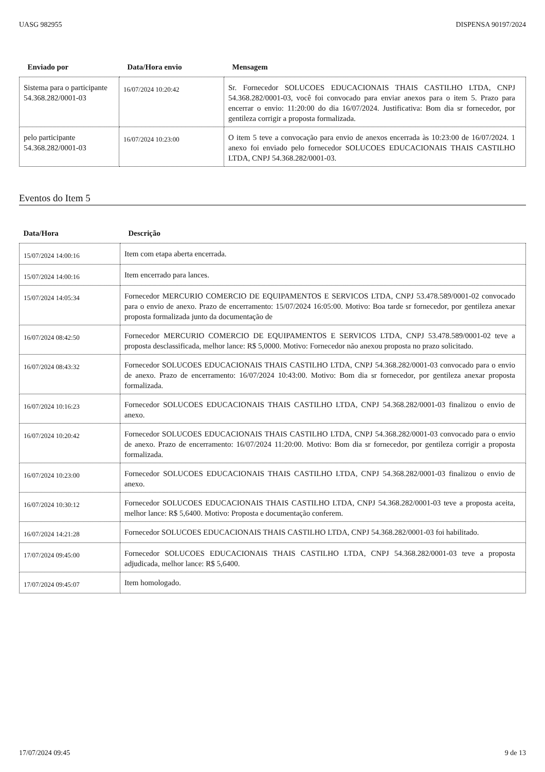UASG 982955 DISPENSA 90197/2024
| Enviado por | Data/Hora envio | Mensagem |
| --- | --- | --- |
| Sistema para o participante 54.368.282/0001-03 | 16/07/2024 10:20:42 | Sr. Fornecedor SOLUCOES EDUCACIONAIS THAIS CASTILHO LTDA, CNPJ 54.368.282/0001-03, você foi convocado para enviar anexos para o item 5. Prazo para encerrar o envio: 11:20:00 do dia 16/07/2024. Justificativa: Bom dia sr fornecedor, por gentileza corrigir a proposta formalizada. |
| pelo participante 54.368.282/0001-03 | 16/07/2024 10:23:00 | O item 5 teve a convocação para envio de anexos encerrada às 10:23:00 de 16/07/2024. 1 anexo foi enviado pelo fornecedor SOLUCOES EDUCACIONAIS THAIS CASTILHO LTDA, CNPJ 54.368.282/0001-03. |
Eventos do Item 5
| Data/Hora | Descrição |
| --- | --- |
| 15/07/2024 14:00:16 | Item com etapa aberta encerrada. |
| 15/07/2024 14:00:16 | Item encerrado para lances. |
| 15/07/2024 14:05:34 | Fornecedor MERCURIO COMERCIO DE EQUIPAMENTOS E SERVICOS LTDA, CNPJ 53.478.589/0001-02 convocado para o envio de anexo. Prazo de encerramento: 15/07/2024 16:05:00. Motivo: Boa tarde sr fornecedor, por gentileza anexar proposta formalizada junto da documentação de |
| 16/07/2024 08:42:50 | Fornecedor MERCURIO COMERCIO DE EQUIPAMENTOS E SERVICOS LTDA, CNPJ 53.478.589/0001-02 teve a proposta desclassificada, melhor lance: R$ 5,0000. Motivo: Fornecedor não anexou proposta no prazo solicitado. |
| 16/07/2024 08:43:32 | Fornecedor SOLUCOES EDUCACIONAIS THAIS CASTILHO LTDA, CNPJ 54.368.282/0001-03 convocado para o envio de anexo. Prazo de encerramento: 16/07/2024 10:43:00. Motivo: Bom dia sr fornecedor, por gentileza anexar proposta formalizada. |
| 16/07/2024 10:16:23 | Fornecedor SOLUCOES EDUCACIONAIS THAIS CASTILHO LTDA, CNPJ 54.368.282/0001-03 finalizou o envio de anexo. |
| 16/07/2024 10:20:42 | Fornecedor SOLUCOES EDUCACIONAIS THAIS CASTILHO LTDA, CNPJ 54.368.282/0001-03 convocado para o envio de anexo. Prazo de encerramento: 16/07/2024 11:20:00. Motivo: Bom dia sr fornecedor, por gentileza corrigir a proposta formalizada. |
| 16/07/2024 10:23:00 | Fornecedor SOLUCOES EDUCACIONAIS THAIS CASTILHO LTDA, CNPJ 54.368.282/0001-03 finalizou o envio de anexo. |
| 16/07/2024 10:30:12 | Fornecedor SOLUCOES EDUCACIONAIS THAIS CASTILHO LTDA, CNPJ 54.368.282/0001-03 teve a proposta aceita, melhor lance: R$ 5,6400. Motivo: Proposta e documentação conferem. |
| 16/07/2024 14:21:28 | Fornecedor SOLUCOES EDUCACIONAIS THAIS CASTILHO LTDA, CNPJ 54.368.282/0001-03 foi habilitado. |
| 17/07/2024 09:45:00 | Fornecedor SOLUCOES EDUCACIONAIS THAIS CASTILHO LTDA, CNPJ 54.368.282/0001-03 teve a proposta adjudicada, melhor lance: R$ 5,6400. |
| 17/07/2024 09:45:07 | Item homologado. |
17/07/2024 09:45 9 de 13